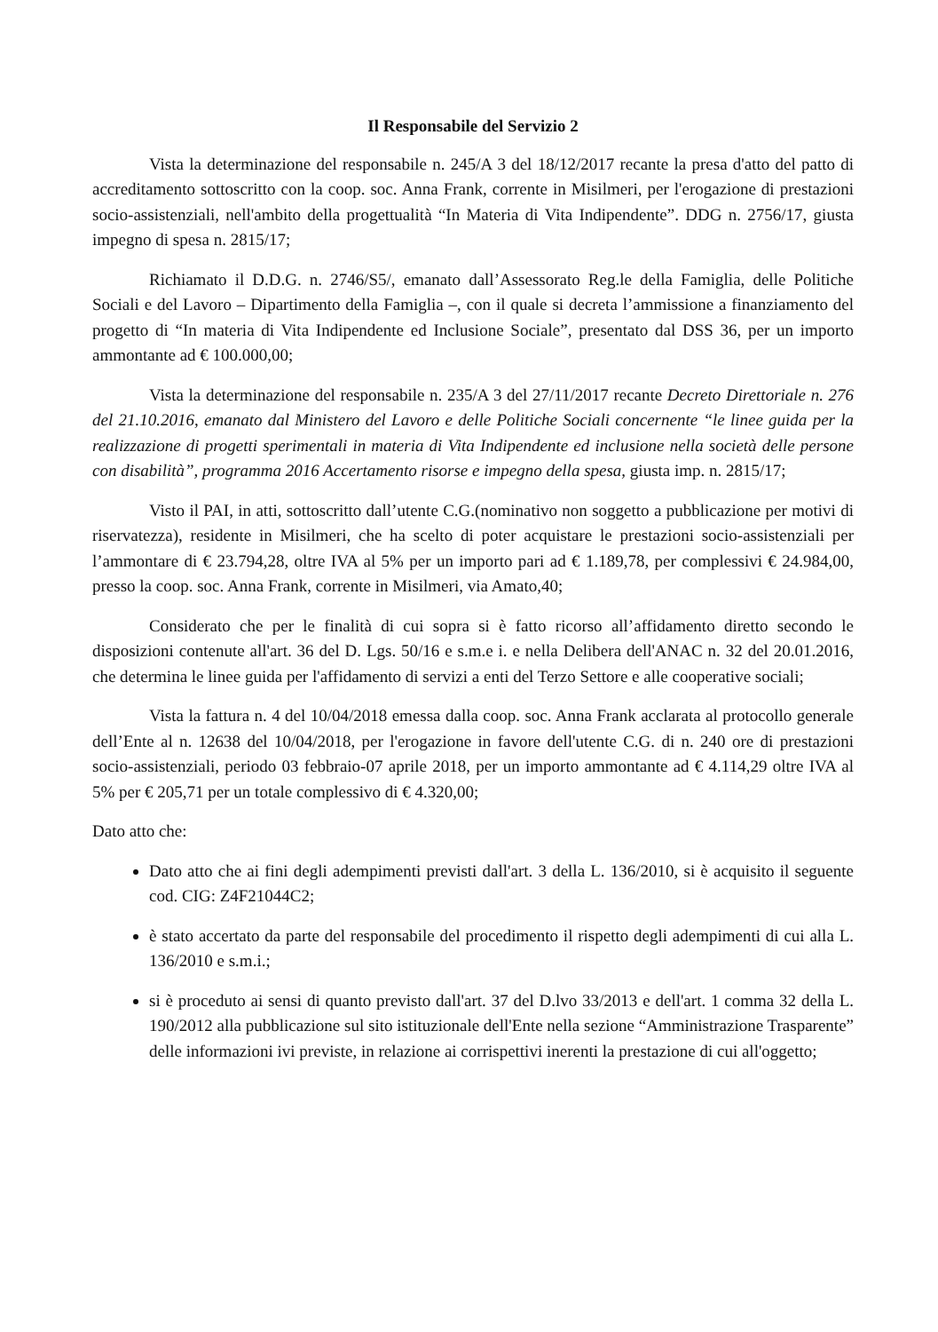Il Responsabile del Servizio 2
Vista la determinazione del responsabile n. 245/A 3 del 18/12/2017 recante la presa d'atto del patto di accreditamento sottoscritto con la coop. soc. Anna Frank, corrente in Misilmeri, per l'erogazione di prestazioni socio-assistenziali, nell'ambito della progettualità “In Materia di Vita Indipendente”. DDG n. 2756/17, giusta impegno di spesa n. 2815/17;
Richiamato il D.D.G. n. 2746/S5/, emanato dall’Assessorato Reg.le della Famiglia, delle Politiche Sociali e del Lavoro – Dipartimento della Famiglia –, con il quale si decreta l’ammissione a finanziamento del progetto di “In materia di Vita Indipendente ed Inclusione Sociale”, presentato dal DSS 36, per un importo ammontante ad € 100.000,00;
Vista la determinazione del responsabile n. 235/A 3 del 27/11/2017 recante Decreto Direttoriale n. 276 del 21.10.2016, emanato dal Ministero del Lavoro e delle Politiche Sociali concernente “le linee guida per la realizzazione di progetti sperimentali in materia di Vita Indipendente ed inclusione nella società delle persone con disabilità”, programma 2016 Accertamento risorse e impegno della spesa, giusta imp. n. 2815/17;
Visto il PAI, in atti, sottoscritto dall’utente C.G.(nominativo non soggetto a pubblicazione per motivi di riservatezza), residente in Misilmeri, che ha scelto di poter acquistare le prestazioni socio-assistenziali per l’ammontare di € 23.794,28, oltre IVA al 5% per un importo pari ad € 1.189,78, per complessivi € 24.984,00, presso la coop. soc. Anna Frank, corrente in Misilmeri, via Amato,40;
Considerato che per le finalità di cui sopra si è fatto ricorso all’affidamento diretto secondo le disposizioni contenute all'art. 36 del D. Lgs. 50/16 e s.m.e i. e nella Delibera dell'ANAC n. 32 del 20.01.2016, che determina le linee guida per l'affidamento di servizi a enti del Terzo Settore e alle cooperative sociali;
Vista la fattura n. 4 del 10/04/2018 emessa dalla coop. soc. Anna Frank acclarata al protocollo generale dell’Ente al n. 12638 del 10/04/2018, per l'erogazione in favore dell'utente C.G. di n. 240 ore di prestazioni socio-assistenziali, periodo 03 febbraio-07 aprile 2018, per un importo ammontante ad € 4.114,29 oltre IVA al 5% per € 205,71 per un totale complessivo di € 4.320,00;
Dato atto che:
Dato atto che ai fini degli adempimenti previsti dall'art. 3 della L. 136/2010, si è acquisito il seguente cod. CIG: Z4F21044C2;
è stato accertato da parte del responsabile del procedimento il rispetto degli adempimenti di cui alla L. 136/2010 e s.m.i.;
si è proceduto ai sensi di quanto previsto dall'art. 37 del D.lvo 33/2013 e dell'art. 1 comma 32 della L. 190/2012 alla pubblicazione sul sito istituzionale dell'Ente nella sezione “Amministrazione Trasparente” delle informazioni ivi previste, in relazione ai corrispettivi inerenti la prestazione di cui all'oggetto;